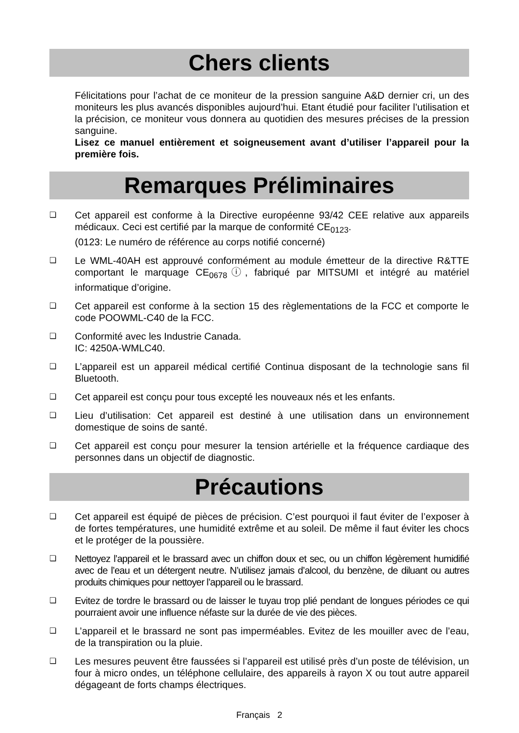Chers clients
Félicitations pour l’achat de ce moniteur de la pression sanguine A&D dernier cri, un des moniteurs les plus avancés disponibles aujourd’hui. Etant étudié pour faciliter l’utilisation et la précision, ce moniteur vous donnera au quotidien des mesures précises de la pression sanguine.
Lisez ce manuel entièrement et soigneusement avant d’utiliser l’appareil pour la première fois.
Remarques Préliminaires
❏ Cet appareil est conforme à la Directive européenne 93/42 CEE relative aux appareils médicaux. Ceci est certifié par la marque de conformité CE<sub>0123</sub>.
(0123: Le numéro de référence au corps notifié concerné)
❏ Le WML-40AH est approuvé conformément au module émetteur de la directive R&TTE comportant le marquage CE<sub>0678</sub>ⓘ, fabriqué par MITSUMI et intégré au matériel informatique d’origine.
❏ Cet appareil est conforme à la section 15 des règlementations de la FCC et comporte le code POOWML-C40 de la FCC.
❏ Conformité avec les Industrie Canada.
IC: 4250A-WMLC40.
❏ L’appareil est un appareil médical certifié Continua disposant de la technologie sans fil Bluetooth.
❏ Cet appareil est conçu pour tous excepté les nouveaux nés et les enfants.
❏ Lieu d’utilisation: Cet appareil est destiné à une utilisation dans un environnement domestique de soins de santé.
❏ Cet appareil est conçu pour mesurer la tension artérielle et la fréquence cardiaque des personnes dans un objectif de diagnostic.
Précautions
❏ Cet appareil est équipé de pièces de précision. C’est pourquoi il faut éviter de l’exposer à de fortes températures, une humidité extrême et au soleil. De même il faut éviter les chocs et le protéger de la poussière.
❏ Nettoyez l’appareil et le brassard avec un chiffon doux et sec, ou un chiffon légèrement humidifié avec de l’eau et un détergent neutre. N’utilisez jamais d’alcool, du benzène, de diluant ou autres produits chimiques pour nettoyer l’appareil ou le brassard.
❏ Evitez de tordre le brassard ou de laisser le tuyau trop plié pendant de longues périodes ce qui pourraient avoir une influence néfaste sur la durée de vie des pièces.
❏ L’appareil et le brassard ne sont pas imperméables. Evitez de les mouiller avec de l’eau, de la transpiration ou la pluie.
❏ Les mesures peuvent être faussées si l’appareil est utilisé près d’un poste de télévision, un four à micro ondes, un téléphone cellulaire, des appareils à rayon X ou tout autre appareil dégageant de forts champs électriques.
Français 2